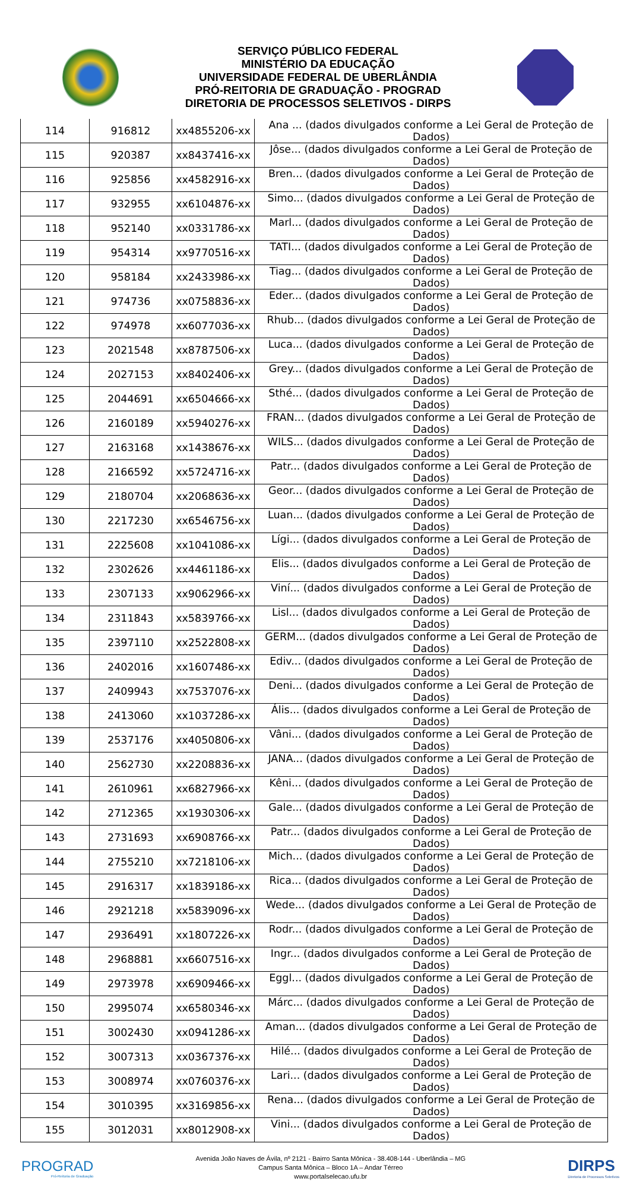SERVIÇO PÚBLICO FEDERAL
MINISTÉRIO DA EDUCAÇÃO
UNIVERSIDADE FEDERAL DE UBERLÂNDIA
PRÓ-REITORIA DE GRADUAÇÃO - PROGRAD
DIRETORIA DE PROCESSOS SELETIVOS - DIRPS
| 114 | 916812 | xx4855206-xx | Ana ... (dados divulgados conforme a Lei Geral de Proteção de Dados) |
| 115 | 920387 | xx8437416-xx | Jôse... (dados divulgados conforme a Lei Geral de Proteção de Dados) |
| 116 | 925856 | xx4582916-xx | Bren... (dados divulgados conforme a Lei Geral de Proteção de Dados) |
| 117 | 932955 | xx6104876-xx | Simo... (dados divulgados conforme a Lei Geral de Proteção de Dados) |
| 118 | 952140 | xx0331786-xx | Marl... (dados divulgados conforme a Lei Geral de Proteção de Dados) |
| 119 | 954314 | xx9770516-xx | TATI... (dados divulgados conforme a Lei Geral de Proteção de Dados) |
| 120 | 958184 | xx2433986-xx | Tiag... (dados divulgados conforme a Lei Geral de Proteção de Dados) |
| 121 | 974736 | xx0758836-xx | Eder... (dados divulgados conforme a Lei Geral de Proteção de Dados) |
| 122 | 974978 | xx6077036-xx | Rhub... (dados divulgados conforme a Lei Geral de Proteção de Dados) |
| 123 | 2021548 | xx8787506-xx | Luca... (dados divulgados conforme a Lei Geral de Proteção de Dados) |
| 124 | 2027153 | xx8402406-xx | Grey... (dados divulgados conforme a Lei Geral de Proteção de Dados) |
| 125 | 2044691 | xx6504666-xx | Sthé... (dados divulgados conforme a Lei Geral de Proteção de Dados) |
| 126 | 2160189 | xx5940276-xx | FRAN... (dados divulgados conforme a Lei Geral de Proteção de Dados) |
| 127 | 2163168 | xx1438676-xx | WILS... (dados divulgados conforme a Lei Geral de Proteção de Dados) |
| 128 | 2166592 | xx5724716-xx | Patr... (dados divulgados conforme a Lei Geral de Proteção de Dados) |
| 129 | 2180704 | xx2068636-xx | Geor... (dados divulgados conforme a Lei Geral de Proteção de Dados) |
| 130 | 2217230 | xx6546756-xx | Luan... (dados divulgados conforme a Lei Geral de Proteção de Dados) |
| 131 | 2225608 | xx1041086-xx | Lígi... (dados divulgados conforme a Lei Geral de Proteção de Dados) |
| 132 | 2302626 | xx4461186-xx | Elis... (dados divulgados conforme a Lei Geral de Proteção de Dados) |
| 133 | 2307133 | xx9062966-xx | Viní... (dados divulgados conforme a Lei Geral de Proteção de Dados) |
| 134 | 2311843 | xx5839766-xx | Lisl... (dados divulgados conforme a Lei Geral de Proteção de Dados) |
| 135 | 2397110 | xx2522808-xx | GERM... (dados divulgados conforme a Lei Geral de Proteção de Dados) |
| 136 | 2402016 | xx1607486-xx | Ediv... (dados divulgados conforme a Lei Geral de Proteção de Dados) |
| 137 | 2409943 | xx7537076-xx | Deni... (dados divulgados conforme a Lei Geral de Proteção de Dados) |
| 138 | 2413060 | xx1037286-xx | Ális... (dados divulgados conforme a Lei Geral de Proteção de Dados) |
| 139 | 2537176 | xx4050806-xx | Vâni... (dados divulgados conforme a Lei Geral de Proteção de Dados) |
| 140 | 2562730 | xx2208836-xx | JANA... (dados divulgados conforme a Lei Geral de Proteção de Dados) |
| 141 | 2610961 | xx6827966-xx | Kêni... (dados divulgados conforme a Lei Geral de Proteção de Dados) |
| 142 | 2712365 | xx1930306-xx | Gale... (dados divulgados conforme a Lei Geral de Proteção de Dados) |
| 143 | 2731693 | xx6908766-xx | Patr... (dados divulgados conforme a Lei Geral de Proteção de Dados) |
| 144 | 2755210 | xx7218106-xx | Mich... (dados divulgados conforme a Lei Geral de Proteção de Dados) |
| 145 | 2916317 | xx1839186-xx | Rica... (dados divulgados conforme a Lei Geral de Proteção de Dados) |
| 146 | 2921218 | xx5839096-xx | Wede... (dados divulgados conforme a Lei Geral de Proteção de Dados) |
| 147 | 2936491 | xx1807226-xx | Rodr... (dados divulgados conforme a Lei Geral de Proteção de Dados) |
| 148 | 2968881 | xx6607516-xx | Ingr... (dados divulgados conforme a Lei Geral de Proteção de Dados) |
| 149 | 2973978 | xx6909466-xx | Eggl... (dados divulgados conforme a Lei Geral de Proteção de Dados) |
| 150 | 2995074 | xx6580346-xx | Márc... (dados divulgados conforme a Lei Geral de Proteção de Dados) |
| 151 | 3002430 | xx0941286-xx | Aman... (dados divulgados conforme a Lei Geral de Proteção de Dados) |
| 152 | 3007313 | xx0367376-xx | Hilé... (dados divulgados conforme a Lei Geral de Proteção de Dados) |
| 153 | 3008974 | xx0760376-xx | Lari... (dados divulgados conforme a Lei Geral de Proteção de Dados) |
| 154 | 3010395 | xx3169856-xx | Rena... (dados divulgados conforme a Lei Geral de Proteção de Dados) |
| 155 | 3012031 | xx8012908-xx | Vini... (dados divulgados conforme a Lei Geral de Proteção de Dados) |
PROGRAD
Pró-Reitoria de Graduação
Avenida João Naves de Ávila, nº 2121 - Bairro Santa Mônica - 38.408-144 - Uberlândia – MG
Campus Santa Mônica – Bloco 1A – Andar Térreo
www.portalselecao.ufu.br
DIRPS
Diretoria de Processos Seletivos